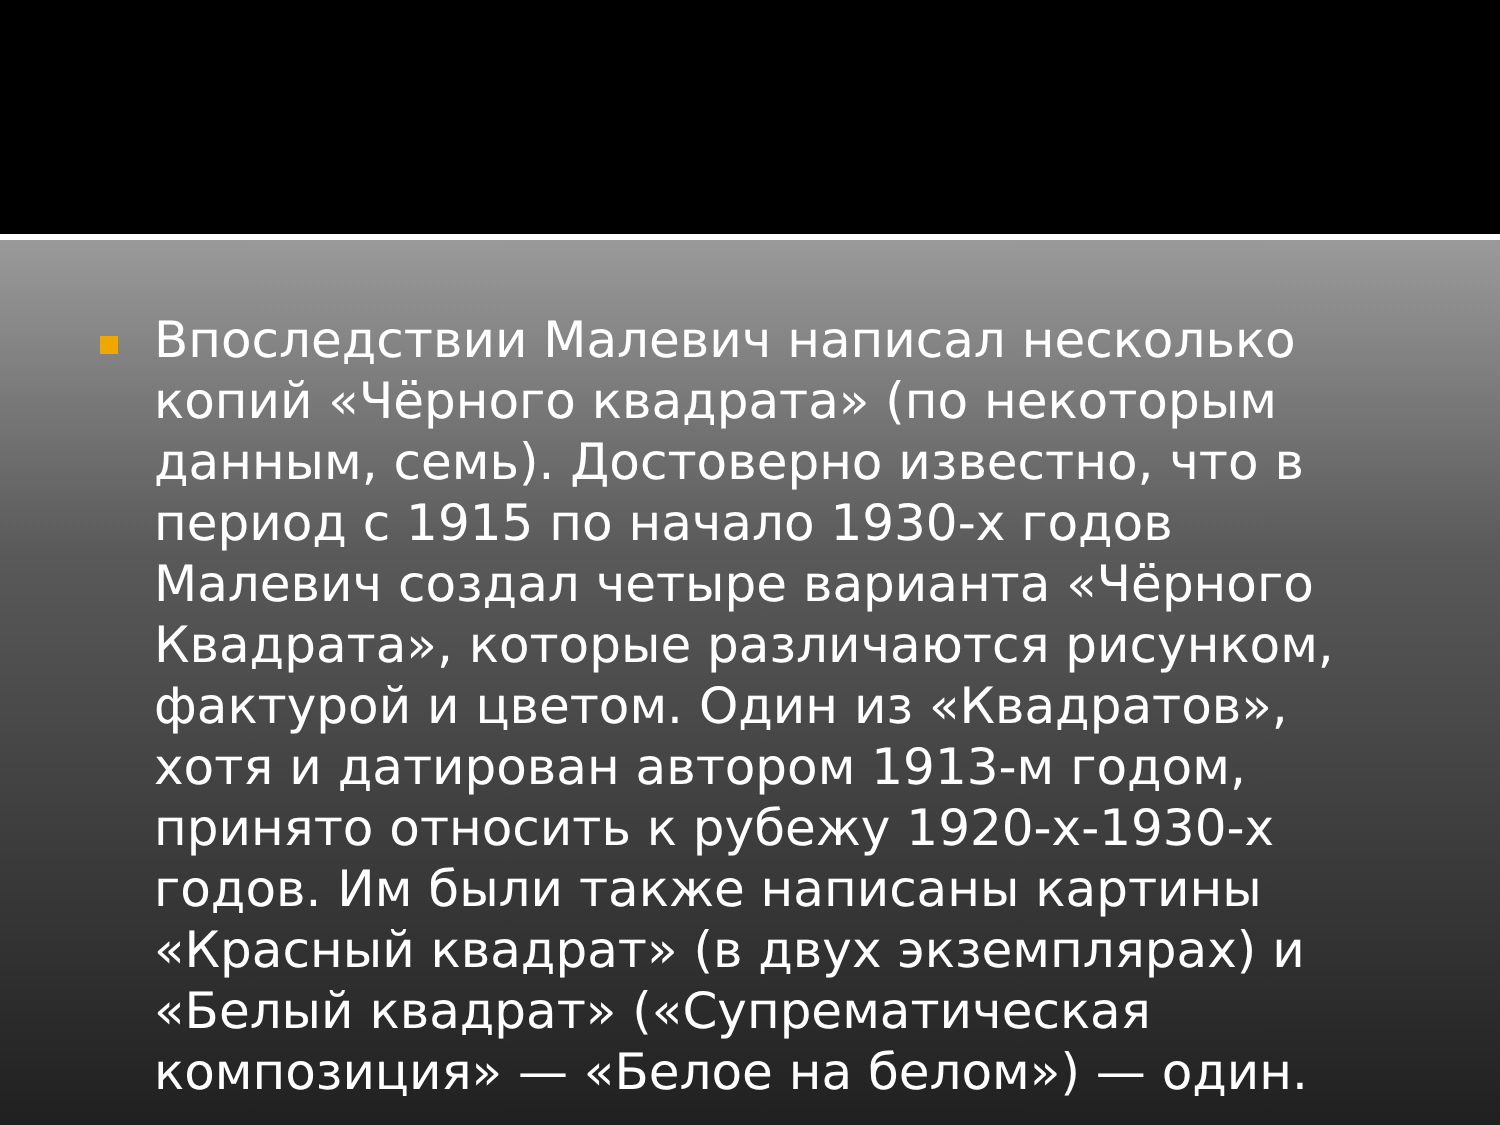Впоследствии Малевич написал несколько копий «Чёрного квадрата» (по некоторым данным, семь). Достоверно известно, что в период с 1915 по начало 1930-х годов Малевич создал четыре варианта «Чёрного Квадрата», которые различаются рисунком, фактурой и цветом. Один из «Квадратов», хотя и датирован автором 1913-м годом, принято относить к рубежу 1920-х-1930-х годов. Им были также написаны картины «Красный квадрат» (в двух экземплярах) и «Белый квадрат» («Супрематическая композиция» — «Белое на белом») — один.